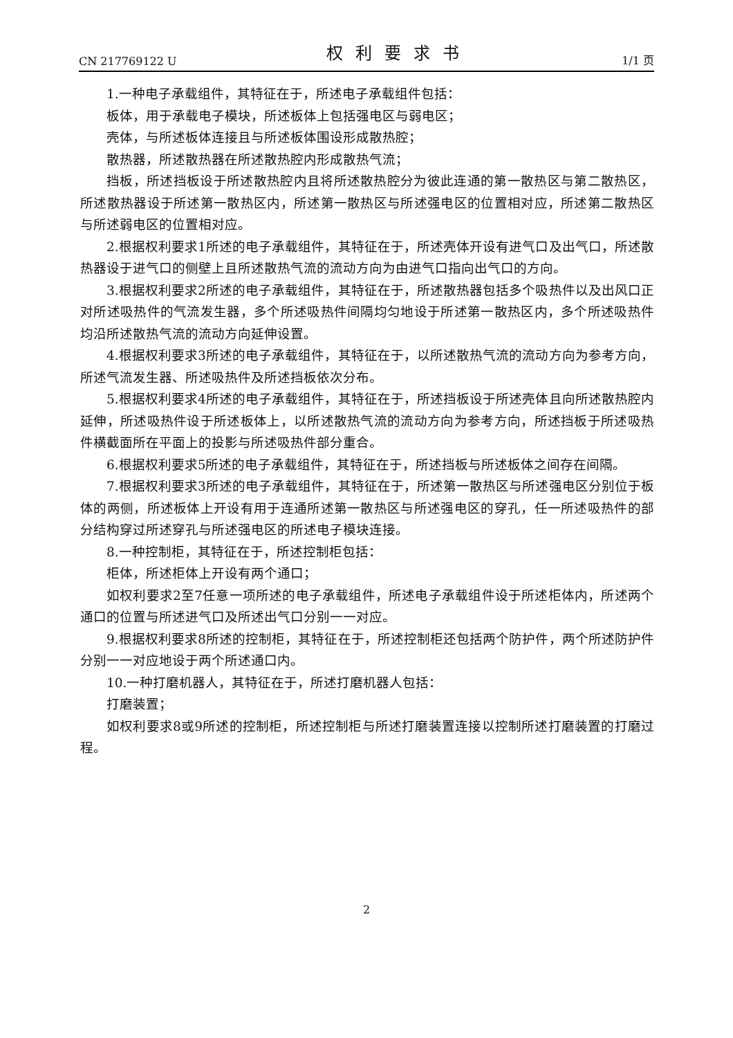CN 217769122 U 权利要求书 1/1 页
1.一种电子承载组件，其特征在于，所述电子承载组件包括：
板体，用于承载电子模块，所述板体上包括强电区与弱电区；
壳体，与所述板体连接且与所述板体围设形成散热腔；
散热器，所述散热器在所述散热腔内形成散热气流；
挡板，所述挡板设于所述散热腔内且将所述散热腔分为彼此连通的第一散热区与第二散热区，所述散热器设于所述第一散热区内，所述第一散热区与所述强电区的位置相对应，所述第二散热区与所述弱电区的位置相对应。
2.根据权利要求1所述的电子承载组件，其特征在于，所述壳体开设有进气口及出气口，所述散热器设于进气口的侧壁上且所述散热气流的流动方向为由进气口指向出气口的方向。
3.根据权利要求2所述的电子承载组件，其特征在于，所述散热器包括多个吸热件以及出风口正对所述吸热件的气流发生器，多个所述吸热件间隔均匀地设于所述第一散热区内，多个所述吸热件均沿所述散热气流的流动方向延伸设置。
4.根据权利要求3所述的电子承载组件，其特征在于，以所述散热气流的流动方向为参考方向，所述气流发生器、所述吸热件及所述挡板依次分布。
5.根据权利要求4所述的电子承载组件，其特征在于，所述挡板设于所述壳体且向所述散热腔内延伸，所述吸热件设于所述板体上，以所述散热气流的流动方向为参考方向，所述挡板于所述吸热件横截面所在平面上的投影与所述吸热件部分重合。
6.根据权利要求5所述的电子承载组件，其特征在于，所述挡板与所述板体之间存在间隔。
7.根据权利要求3所述的电子承载组件，其特征在于，所述第一散热区与所述强电区分别位于板体的两侧，所述板体上开设有用于连通所述第一散热区与所述强电区的穿孔，任一所述吸热件的部分结构穿过所述穿孔与所述强电区的所述电子模块连接。
8.一种控制柜，其特征在于，所述控制柜包括：
柜体，所述柜体上开设有两个通口；
如权利要求2至7任意一项所述的电子承载组件，所述电子承载组件设于所述柜体内，所述两个通口的位置与所述进气口及所述出气口分别一一对应。
9.根据权利要求8所述的控制柜，其特征在于，所述控制柜还包括两个防护件，两个所述防护件分别一一对应地设于两个所述通口内。
10.一种打磨机器人，其特征在于，所述打磨机器人包括：
打磨装置；
如权利要求8或9所述的控制柜，所述控制柜与所述打磨装置连接以控制所述打磨装置的打磨过程。
2